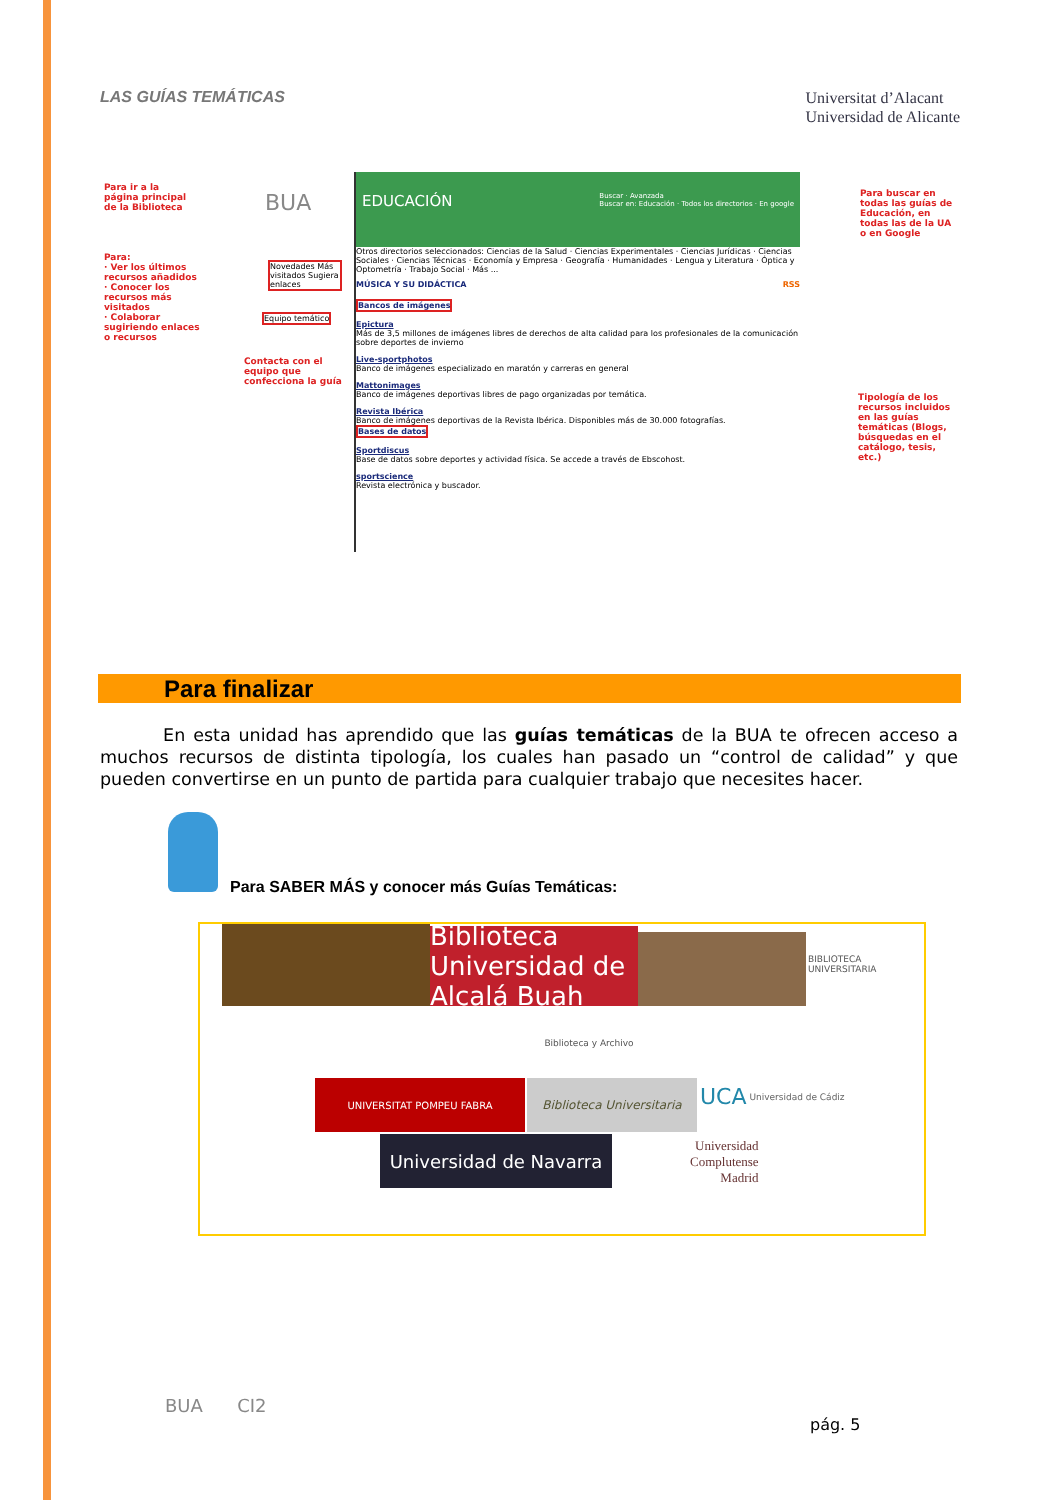LAS GUÍAS TEMÁTICAS
Universitat d’Alacant
Universidad de Alicante
Para ir a la página principal de la Biblioteca
Para:
· Ver los últimos recursos añadidos
· Conocer los recursos más visitados
· Colaborar sugiriendo enlaces o recursos
Novedades Más visitados Sugiera enlaces
Equipo temático
Contacta con el equipo que confecciona la guía
BUA
EDUCACIÓN Buscar · Avanzada
Buscar en: Educación · Todos los directorios · En google
Otros directorios seleccionados: Ciencias de la Salud · Ciencias Experimentales · Ciencias Jurídicas · Ciencias Sociales · Ciencias Técnicas · Economía y Empresa · Geografía · Humanidades · Lengua y Literatura · Óptica y Optometría · Trabajo Social · Más ...
MÚSICA Y SU DIDÁCTICA RSS
Bancos de imágenes
Epictura
Más de 3,5 millones de imágenes libres de derechos de alta calidad para los profesionales de la comunicación sobre deportes de invierno
Live-sportphotos
Banco de imágenes especializado en maratón y carreras en general
Mattonimages
Banco de imágenes deportivas libres de pago organizadas por temática.
Revista Ibérica
Banco de imágenes deportivas de la Revista Ibérica. Disponibles más de 30.000 fotografías.
Bases de datos
Sportdiscus
Base de datos sobre deportes y actividad física. Se accede a través de Ebscohost.
sportscience
Revista electrónica y buscador.
Para buscar en todas las guías de Educación, en todas las de la UA o en Google
Tipología de los recursos incluidos en las guías temáticas (Blogs, búsquedas en el catálogo, tesis, etc.)
Para finalizar
En esta unidad has aprendido que las guías temáticas de la BUA te ofrecen acceso a muchos recursos de distinta tipología, los cuales han pasado un “control de calidad” y que pueden convertirse en un punto de partida para cualquier trabajo que necesites hacer.
Para SABER MÁS y conocer más Guías Temáticas:
Biblioteca Universidad de Alcalá Buah
BIBLIOTECA UNIVERSITARIA
Biblioteca y Archivo
UNIVERSITAT POMPEU FABRA
Biblioteca Universitaria
UCA Universidad de Cádiz
Universidad de Navarra
Universidad
Complutense
Madrid
BUA CI2
pág. 5